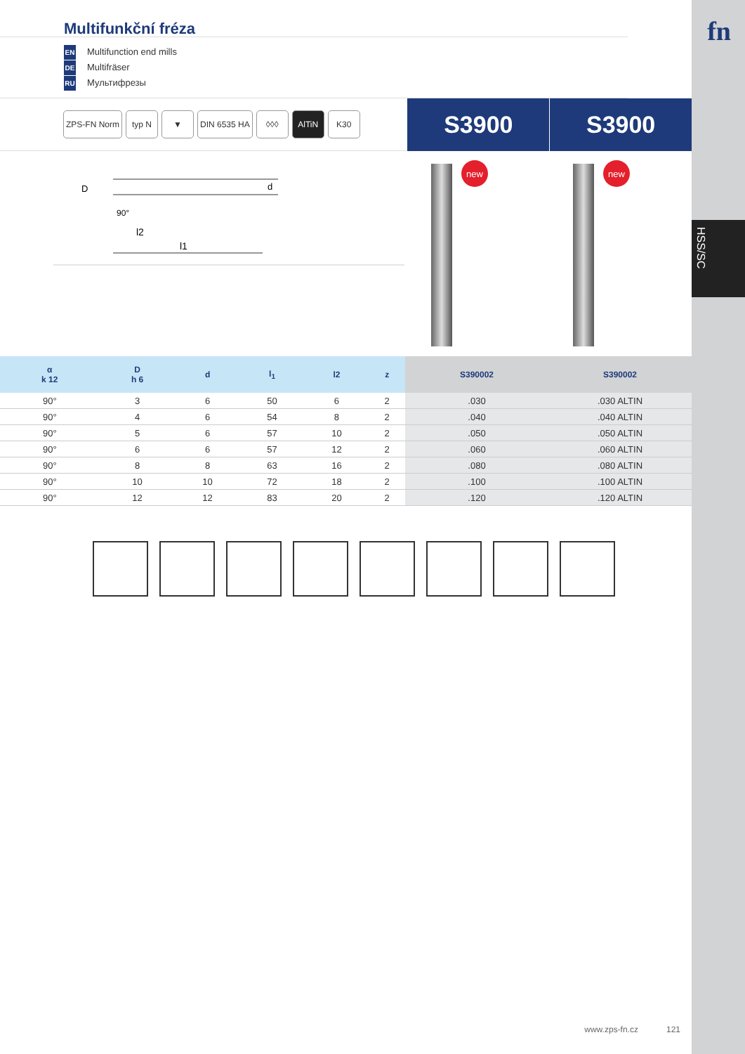fn
HSS/SC
Multifunkční fréza
EN Multifunction end mills
DE Multifräser
RU Мультифрезы
ZPS-FN Norm typ N ▼ DIN 6535 HA ◊◊◊ AlTiN K30
S3900 S3900
D
90°
l2
l1
d
new new
| α k 12 | D h 6 | d | l<sub>1</sub> | l2 | z | S390002 | S390002 |
| --- | --- | --- | --- | --- | --- | --- | --- |
| 90° | 3 | 6 | 50 | 6 | 2 | .030 | .030 ALTIN |
| 90° | 4 | 6 | 54 | 8 | 2 | .040 | .040 ALTIN |
| 90° | 5 | 6 | 57 | 10 | 2 | .050 | .050 ALTIN |
| 90° | 6 | 6 | 57 | 12 | 2 | .060 | .060 ALTIN |
| 90° | 8 | 8 | 63 | 16 | 2 | .080 | .080 ALTIN |
| 90° | 10 | 10 | 72 | 18 | 2 | .100 | .100 ALTIN |
| 90° | 12 | 12 | 83 | 20 | 2 | .120 | .120 ALTIN |
www.zps-fn.cz 121